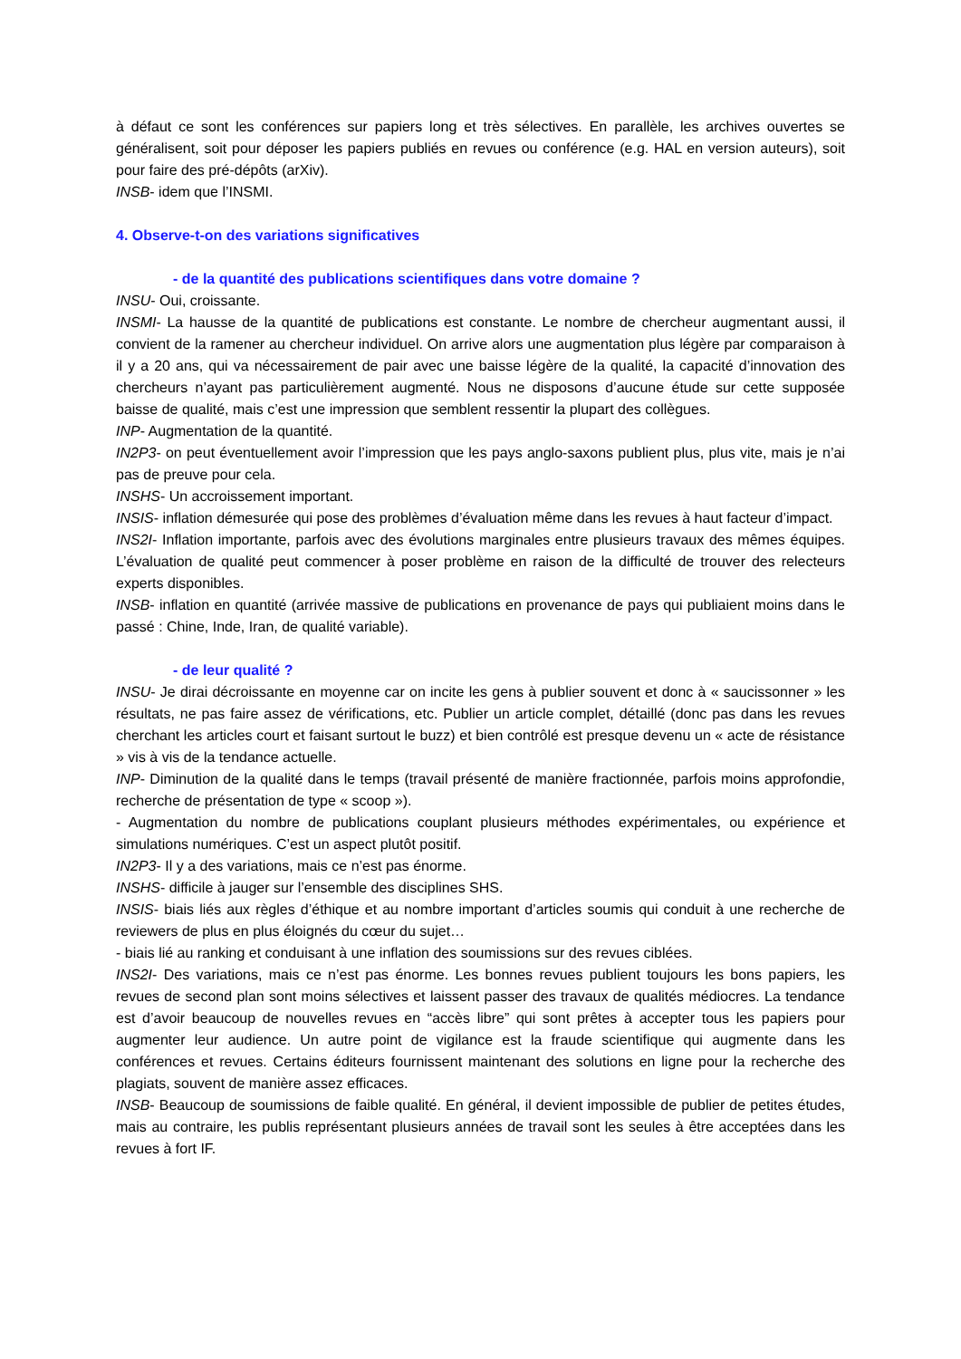à défaut ce sont les conférences sur papiers long et très sélectives. En parallèle, les archives ouvertes se généralisent, soit pour déposer les papiers publiés en revues ou conférence (e.g. HAL en version auteurs), soit pour faire des pré-dépôts (arXiv).
INSB- idem que l’INSMI.
4. Observe-t-on des variations significatives
- de la quantité des publications scientifiques dans votre domaine ?
INSU- Oui, croissante.
INSMI- La hausse de la quantité de publications est constante. Le nombre de chercheur augmentant aussi, il convient de la ramener au chercheur individuel. On arrive alors une augmentation plus légère par comparaison à il y a 20 ans, qui va nécessairement de pair avec une baisse légère de la qualité, la capacité d’innovation des chercheurs n’ayant pas particulièrement augmenté. Nous ne disposons d’aucune étude sur cette supposée baisse de qualité, mais c’est une impression que semblent ressentir la plupart des collègues.
INP- Augmentation de la quantité.
IN2P3- on peut éventuellement avoir l’impression que les pays anglo-saxons publient plus, plus vite, mais je n’ai pas de preuve pour cela.
INSHS- Un accroissement important.
INSIS- inflation démesurée qui pose des problèmes d’évaluation même dans les revues à haut facteur d’impact.
INS2I- Inflation importante, parfois avec des évolutions marginales entre plusieurs travaux des mêmes équipes. L’évaluation de qualité peut commencer à poser problème en raison de la difficulté de trouver des relecteurs experts disponibles.
INSB- inflation en quantité (arrivée massive de publications en provenance de pays qui publiaient moins dans le passé : Chine, Inde, Iran, de qualité variable).
- de leur qualité ?
INSU- Je dirai décroissante en moyenne car on incite les gens à publier souvent et donc à « saucissonner » les résultats, ne pas faire assez de vérifications, etc. Publier un article complet, détaillé (donc pas dans les revues cherchant les articles court et faisant surtout le buzz) et bien contrôlé est presque devenu un « acte de résistance » vis à vis de la tendance actuelle.
INP- Diminution de la qualité dans le temps (travail présenté de manière fractionnée, parfois moins approfondie, recherche de présentation de type « scoop »).
- Augmentation du nombre de publications couplant plusieurs méthodes expérimentales, ou expérience et simulations numériques. C’est un aspect plutôt positif.
IN2P3- Il y a des variations, mais ce n’est pas énorme.
INSHS- difficile à jauger sur l’ensemble des disciplines SHS.
INSIS- biais liés aux règles d’éthique et au nombre important d’articles soumis qui conduit à une recherche de reviewers de plus en plus éloignés du cœur du sujet…
- biais lié au ranking et conduisant à une inflation des soumissions sur des revues ciblées.
INS2I- Des variations, mais ce n’est pas énorme. Les bonnes revues publient toujours les bons papiers, les revues de second plan sont moins sélectives et laissent passer des travaux de qualités médiocres. La tendance est d’avoir beaucoup de nouvelles revues en “accès libre” qui sont prêtes à accepter tous les papiers pour augmenter leur audience. Un autre point de vigilance est la fraude scientifique qui augmente dans les conférences et revues. Certains éditeurs fournissent maintenant des solutions en ligne pour la recherche des plagiats, souvent de manière assez efficaces.
INSB- Beaucoup de soumissions de faible qualité. En général, il devient impossible de publier de petites études, mais au contraire, les publis représentant plusieurs années de travail sont les seules à être acceptées dans les revues à fort IF.